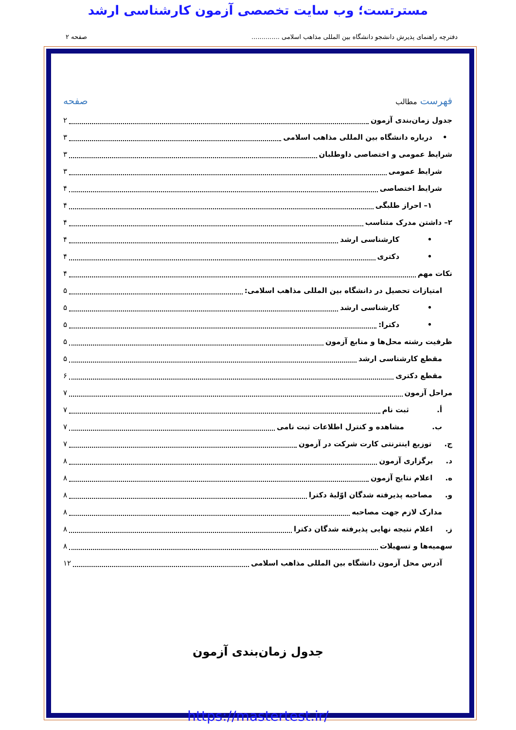مسترتست؛ وب سایت تخصصی آزمون کارشناسی ارشد
دفترچه راهنمای پذیرش دانشجو دانشگاه بین المللی مذاهب اسلامی .............. صفحه ۲
فهرست مطالب صفحه
جدول زمان‌بندی آزمون ۲
• درباره دانشگاه بین المللی مذاهب اسلامی ۳
شرایط عمومی و اختصاصی داوطلبان ۳
شرایط عمومی ۳
شرایط اختصاصی ۴
۱– احراز طلبگی ۴
۲– داشتن مدرک متناسب ۴
• کارشناسی ارشد ۴
• دکتری ۴
نکات مهم ۴
امتیازات تحصیل در دانشگاه بین المللی مذاهب اسلامی: ۵
• کارشناسی ارشد ۵
• دکترا: ۵
ظرفیت رشته محل‌ها و منابع آزمون ۵
مقطع کارشناسی ارشد ۵
مقطع دکتری ۶
مراحل آزمون ۷
أ. ثبت نام ۷
ب. مشاهده و کنترل اطلاعات ثبت نامی ۷
ج. توزیع اینترنتی کارت شرکت در آزمون ۷
د. برگزاری آزمون ۸
ه. اعلام نتایج آزمون ۸
و. مصاحبه پذیرفته شدگان اوّلیهٔ دکترا ۸
مدارک لازم جهت مصاحبه ۸
ز. اعلام نتیجه نهایی پذیرفته شدگان دکترا ۸
سهمیه‌ها و تسهیلات ۸
آدرس محل آزمون دانشگاه بین المللی مذاهب اسلامی ۱۲
جدول زمان‌بندی آزمون
https://mastertest.ir/